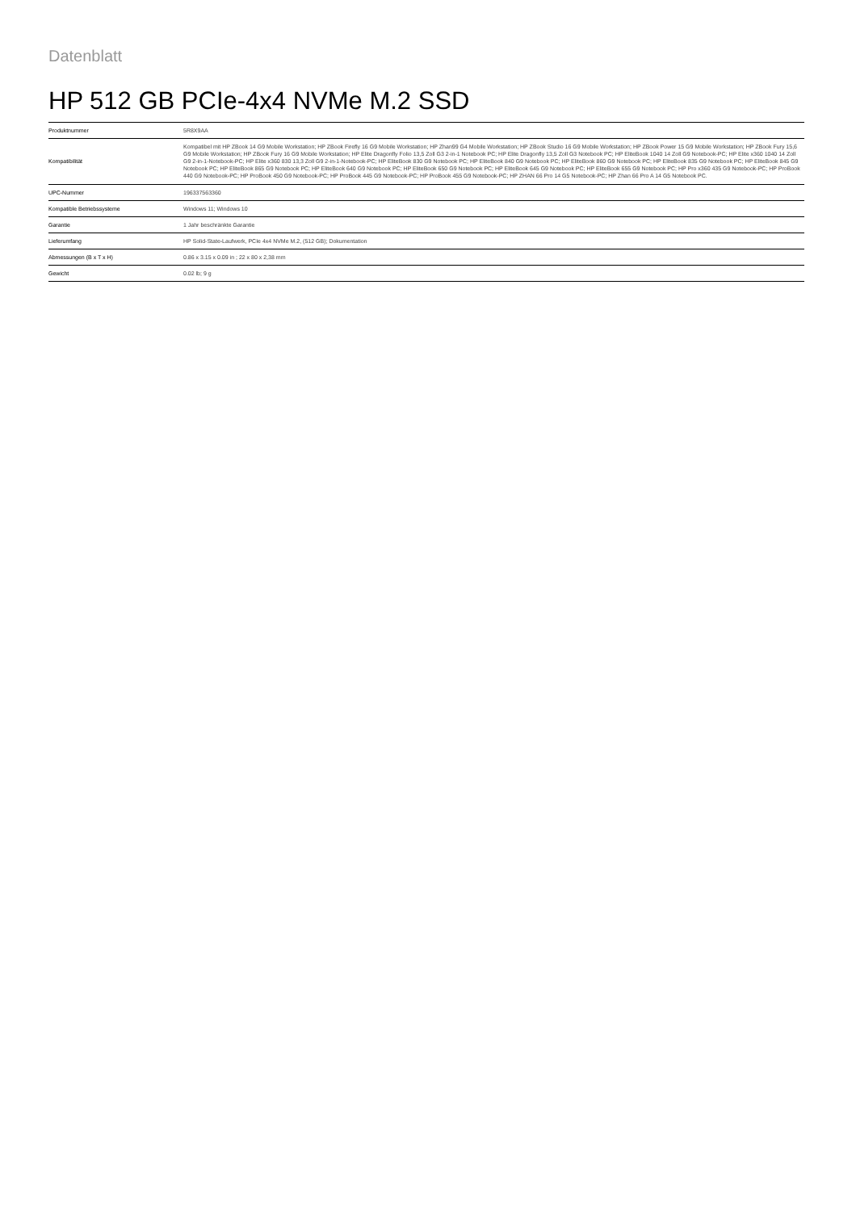Datenblatt
HP 512 GB PCIe-4x4 NVMe M.2 SSD
| Produktnummer | 5R8X9AA |
| Kompatibilität | Kompatibel mit HP ZBook 14 G9 Mobile Workstation; HP ZBook Firefly 16 G9 Mobile Workstation; HP Zhan99 G4 Mobile Workstation; HP ZBook Studio 16 G9 Mobile Workstation; HP ZBook Power 15 G9 Mobile Workstation; HP ZBook Fury 15,6 G9 Mobile Workstation; HP ZBook Fury 16 G9 Mobile Workstation; HP Elite Dragonfly Folio 13,5 Zoll G3 2-in-1 Notebook PC; HP Elite Dragonfly 13,5 Zoll G3 Notebook PC; HP EliteBook 1040 14 Zoll G9 Notebook-PC; HP Elite x360 1040 14 Zoll G9 2-in-1-Notebook-PC; HP Elite x360 830 13,3 Zoll G9 2-in-1-Notebook-PC; HP EliteBook 830 G9 Notebook PC; HP EliteBook 840 G9 Notebook PC; HP EliteBook 860 G9 Notebook PC; HP EliteBook 835 G9 Notebook PC; HP EliteBook 845 G9 Notebook PC; HP EliteBook 865 G9 Notebook PC; HP EliteBook 640 G9 Notebook PC; HP EliteBook 650 G9 Notebook PC; HP EliteBook 645 G9 Notebook PC; HP EliteBook 655 G9 Notebook PC; HP Pro x360 435 G9 Notebook-PC; HP ProBook 440 G9 Notebook-PC; HP ProBook 450 G9 Notebook-PC; HP ProBook 445 G9 Notebook-PC; HP ProBook 455 G9 Notebook-PC; HP ZHAN 66 Pro 14 G5 Notebook-PC; HP Zhan 66 Pro A 14 G5 Notebook PC. |
| UPC-Nummer | 196337563360 |
| Kompatible Betriebssysteme | Windows 11; Windows 10 |
| Garantie | 1 Jahr beschränkte Garantie |
| Lieferumfang | HP Solid-State-Laufwerk, PCIe 4x4 NVMe M.2, (512 GB); Dokumentation |
| Abmessungen (B x T x H) | 0.86 x 3.15 x 0.09 in ; 22 x 80 x 2,38 mm |
| Gewicht | 0.02 lb; 9 g |